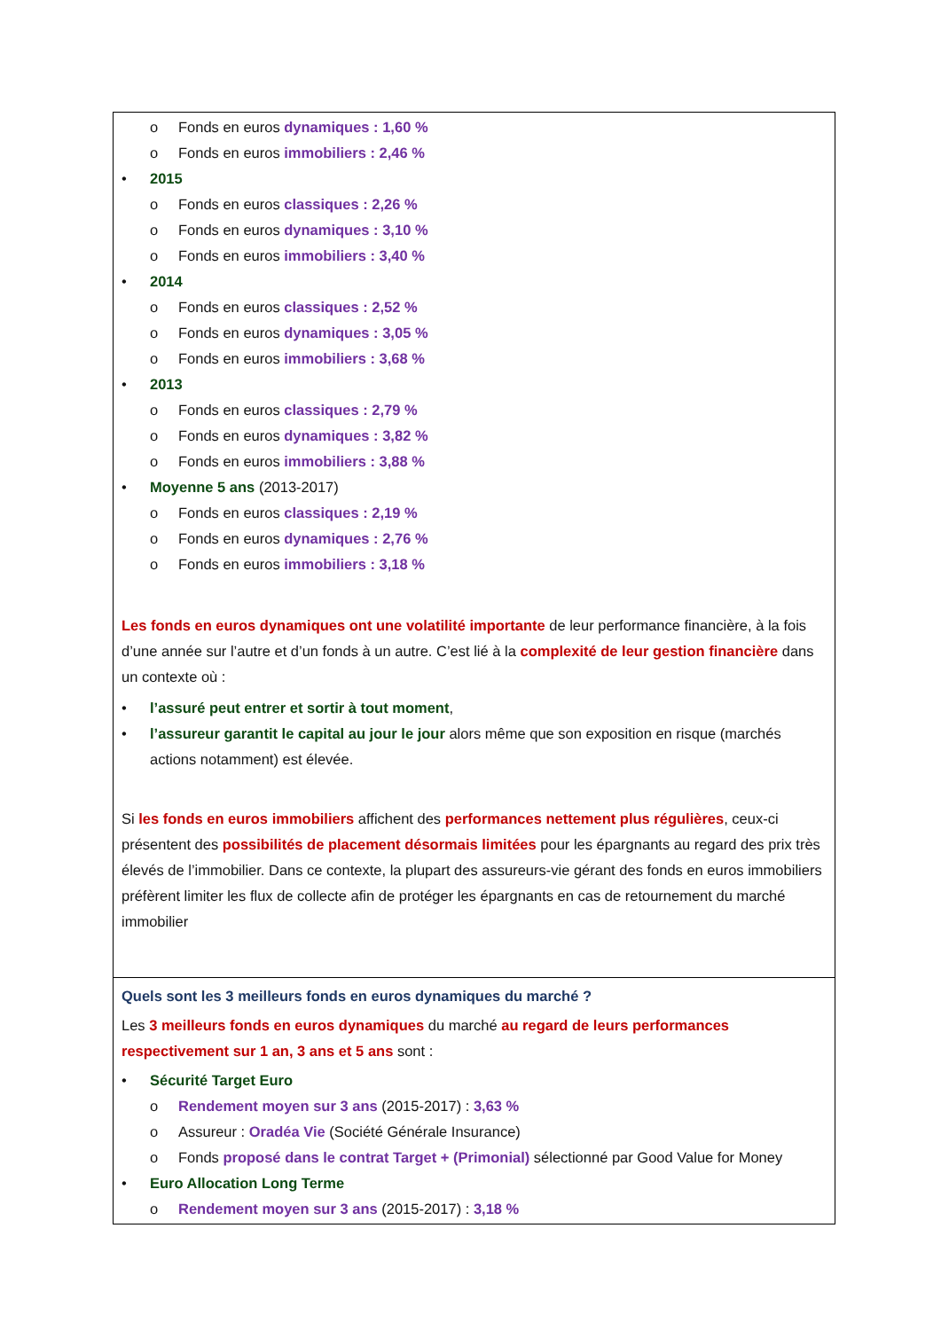| o Fonds en euros dynamiques : 1,60 % o Fonds en euros immobiliers : 2,46 % • 2015 o Fonds en euros classiques : 2,26 % o Fonds en euros dynamiques : 3,10 % o Fonds en euros immobiliers : 3,40 % • 2014 o Fonds en euros classiques : 2,52 % o Fonds en euros dynamiques : 3,05 % o Fonds en euros immobiliers : 3,68 % • 2013 o Fonds en euros classiques : 2,79 % o Fonds en euros dynamiques : 3,82 % o Fonds en euros immobiliers : 3,88 % • Moyenne 5 ans (2013-2017) o Fonds en euros classiques : 2,19 % o Fonds en euros dynamiques : 2,76 % o Fonds en euros immobiliers : 3,18 % Les fonds en euros dynamiques ont une volatilité importante de leur performance financière, à la fois d’une année sur l’autre et d’un fonds à un autre. C’est lié à la complexité de leur gestion financière dans un contexte où : • l’assuré peut entrer et sortir à tout moment , • l’assureur garantit le capital au jour le jour alors même que son exposition en risque (marchés actions notamment) est élevée. Si les fonds en euros immobiliers affichent des performances nettement plus régulières , ceux-ci présentent des possibilités de placement désormais limitées pour les épargnants au regard des prix très élevés de l’immobilier. Dans ce contexte, la plupart des assureurs-vie gérant des fonds en euros immobiliers préfèrent limiter les flux de collecte afin de protéger les épargnants en cas de retournement du marché immobilier |
| Quels sont les 3 meilleurs fonds en euros dynamiques du marché ? Les 3 meilleurs fonds en euros dynamiques du marché au regard de leurs performances respectivement sur 1 an, 3 ans et 5 ans sont : • Sécurité Target Euro o Rendement moyen sur 3 ans (2015-2017) : 3,63 % o Assureur : Oradéa Vie (Société Générale Insurance) o Fonds proposé dans le contrat Target + (Primonial) sélectionné par Good Value for Money • Euro Allocation Long Terme o Rendement moyen sur 3 ans (2015-2017) : 3,18 % |